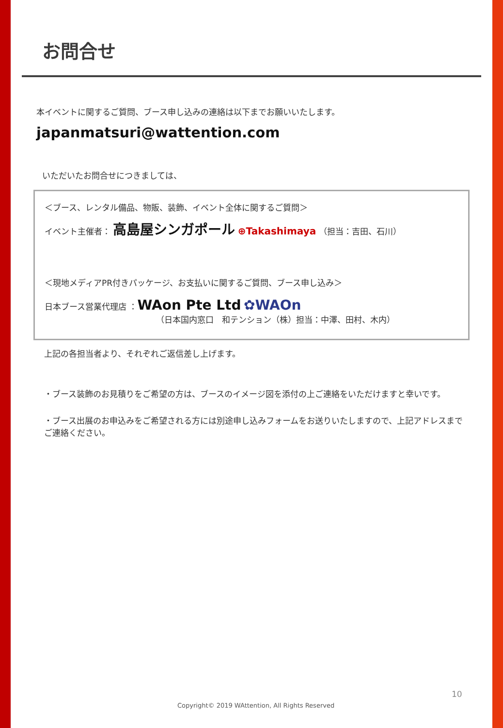お問合せ
本イベントに関するご質問、ブース申し込みの連絡は以下までお願いいたします。
japanmatsuri@wattention.com
いただいたお問合せにつきましては、
＜ブース、レンタル備品、物販、装飾、イベント全体に関するご質問＞
イベント主催者： 高島屋シンガポール ⊕Takashimaya （担当：吉田、石川）
＜現地メディアPR付きパッケージ、お支払いに関するご質問、ブース申し込み＞
日本ブース営業代理店 ：WAon Pte Ltd ✿WAOn
（日本国内窓口　和テンション（株）担当：中澤、田村、木内）
上記の各担当者より、それぞれご返信差し上げます。
・ブース装飾のお見積りをご希望の方は、ブースのイメージ図を添付の上ご連絡をいただけますと幸いです。
・ブース出展のお申込みをご希望される方には別途申し込みフォームをお送りいたしますので、上記アドレスまでご連絡ください。
10
Copyright© 2019 WAttention, All Rights Reserved